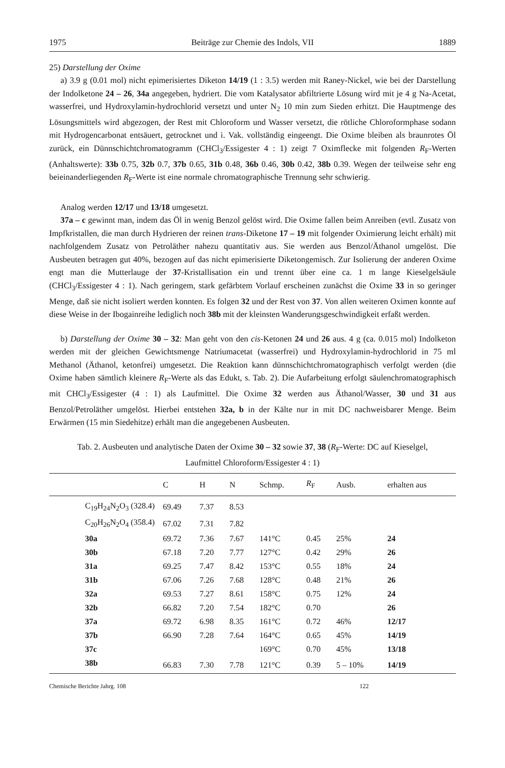1975 Beiträge zur Chemie des Indols, VII 1889
25) Darstellung der Oxime
a) 3.9 g (0.01 mol) nicht epimerisiertes Diketon 14/19 (1 : 3.5) werden mit Raney-Nickel, wie bei der Darstellung der Indolketone 24 – 26, 34a angegeben, hydriert. Die vom Katalysator abfiltrierte Lösung wird mit je 4 g Na-Acetat, wasserfrei, und Hydroxylamin-hydrochlorid versetzt und unter N<sub>2</sub> 10 min zum Sieden erhitzt. Die Hauptmenge des Lösungsmittels wird abgezogen, der Rest mit Chloroform und Wasser versetzt, die rötliche Chloroformphase sodann mit Hydrogencarbonat entsäuert, getrocknet und i. Vak. vollständig eingeengt. Die Oxime bleiben als braunrotes Öl zurück, ein Dünnschichtchromatogramm (CHCl<sub>3</sub>/Essigester 4 : 1) zeigt 7 Oximflecke mit folgenden R<sub>F</sub>-Werten (Anhaltswerte): 33b 0.75, 32b 0.7, 37b 0.65, 31b 0.48, 36b 0.46, 30b 0.42, 38b 0.39. Wegen der teilweise sehr eng beieinanderliegenden R<sub>F</sub>-Werte ist eine normale chromatographische Trennung sehr schwierig.
Analog werden 12/17 und 13/18 umgesetzt.
37a – c gewinnt man, indem das Öl in wenig Benzol gelöst wird. Die Oxime fallen beim Anreiben (evtl. Zusatz von Impfkristallen, die man durch Hydrieren der reinen trans-Diketone 17 – 19 mit folgender Oximierung leicht erhält) mit nachfolgendem Zusatz von Petroläther nahezu quantitativ aus. Sie werden aus Benzol/Äthanol umgelöst. Die Ausbeuten betragen gut 40%, bezogen auf das nicht epimerisierte Diketongemisch. Zur Isolierung der anderen Oxime engt man die Mutterlauge der 37-Kristallisation ein und trennt über eine ca. 1 m lange Kieselgelsäule (CHCl<sub>3</sub>/Essigester 4 : 1). Nach geringem, stark gefärbtem Vorlauf erscheinen zunächst die Oxime 33 in so geringer Menge, daß sie nicht isoliert werden konnten. Es folgen 32 und der Rest von 37. Von allen weiteren Oximen konnte auf diese Weise in der Ibogainreihe lediglich noch 38b mit der kleinsten Wanderungsgeschwindigkeit erfaßt werden.
b) Darstellung der Oxime 30 – 32: Man geht von den cis-Ketonen 24 und 26 aus. 4 g (ca. 0.015 mol) Indolketon werden mit der gleichen Gewichtsmenge Natriumacetat (wasserfrei) und Hydroxylamin-hydrochlorid in 75 ml Methanol (Äthanol, ketonfrei) umgesetzt. Die Reaktion kann dünnschichtchromatographisch verfolgt werden (die Oxime haben sämtlich kleinere R<sub>F</sub>-Werte als das Edukt, s. Tab. 2). Die Aufarbeitung erfolgt säulenchromatographisch mit CHCl<sub>3</sub>/Essigester (4 : 1) als Laufmittel. Die Oxime 32 werden aus Äthanol/Wasser, 30 und 31 aus Benzol/Petroläther umgelöst. Hierbei entstehen 32a, b in der Kälte nur in mit DC nachweisbarer Menge. Beim Erwärmen (15 min Siedehitze) erhält man die angegebenen Ausbeuten.
Tab. 2. Ausbeuten und analytische Daten der Oxime 30 – 32 sowie 37, 38 (R<sub>F</sub>-Werte: DC auf Kieselgel, Laufmittel Chloroform/Essigester 4 : 1)
| | C | H | N | Schmp. | R<sub>F</sub> | Ausb. | erhalten aus |
| --- | --- | --- | --- | --- | --- | --- | --- |
| C<sub>19</sub>H<sub>24</sub>N<sub>2</sub>O<sub>3</sub> (328.4) | 69.49 | 7.37 | 8.53 | | | | |
| C<sub>20</sub>H<sub>26</sub>N<sub>2</sub>O<sub>4</sub> (358.4) | 67.02 | 7.31 | 7.82 | | | | |
| 30a | 69.72 | 7.36 | 7.67 | 141°C | 0.45 | 25% | 24 |
| 30b | 67.18 | 7.20 | 7.77 | 127°C | 0.42 | 29% | 26 |
| 31a | 69.25 | 7.47 | 8.42 | 153°C | 0.55 | 18% | 24 |
| 31b | 67.06 | 7.26 | 7.68 | 128°C | 0.48 | 21% | 26 |
| 32a | 69.53 | 7.27 | 8.61 | 158°C | 0.75 | 12% | 24 |
| 32b | 66.82 | 7.20 | 7.54 | 182°C | 0.70 | | 26 |
| 37a | 69.72 | 6.98 | 8.35 | 161°C | 0.72 | 46% | 12/17 |
| 37b | 66.90 | 7.28 | 7.64 | 164°C | 0.65 | 45% | 14/19 |
| 37c | | | | 169°C | 0.70 | 45% | 13/18 |
| 38b | 66.83 | 7.30 | 7.78 | 121°C | 0.39 | 5 – 10% | 14/19 |
Chemische Berichte Jahrg. 108 122